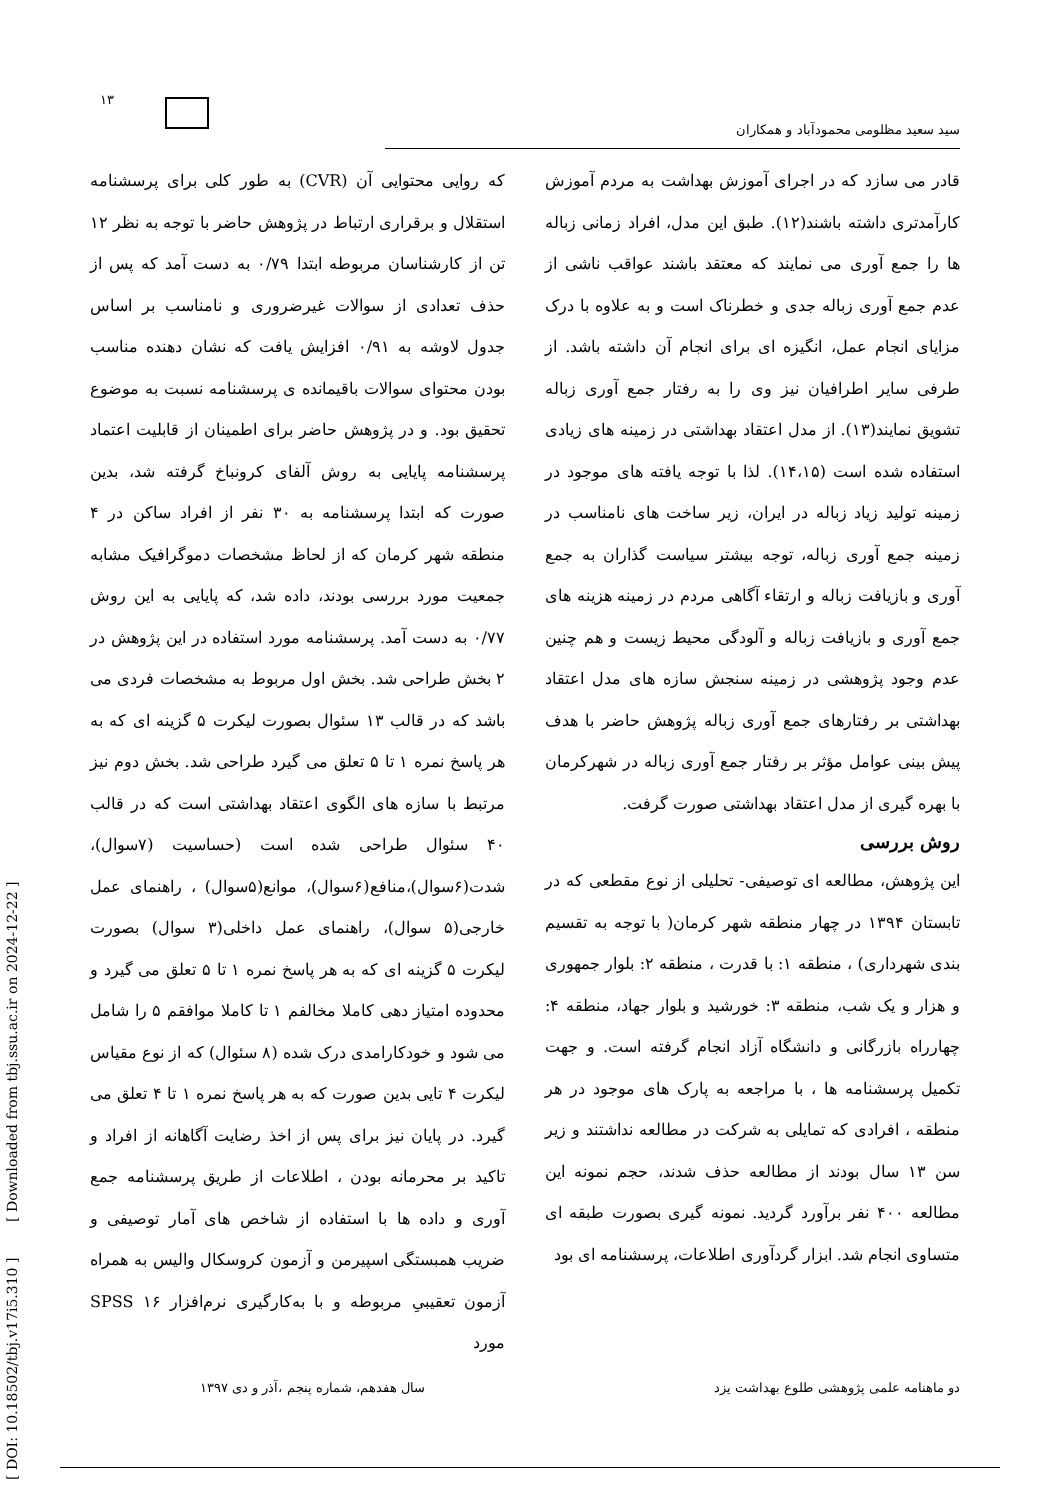۱۳
سید سعید مظلومی محمودآباد و همکاران
قادر می سازد که در اجرای آموزش بهداشت به مردم آموزش کارآمدتری داشته باشند(۱۲). طبق این مدل، افراد زمانی زباله ها را جمع آوری می نمایند که معتقد باشند عواقب ناشی از عدم جمع آوری زباله جدی و خطرناک است و به علاوه با درک مزایای انجام عمل، انگیزه ای برای انجام آن داشته باشد. از طرفی سایر اطرافیان نیز وی را به رفتار جمع آوری زباله تشویق نمایند(۱۳). از مدل اعتقاد بهداشتی در زمینه های زیادی استفاده شده است (۱۴،۱۵). لذا با توجه یافته های موجود در زمینه تولید زیاد زباله در ایران، زیر ساخت های نامناسب در زمینه جمع آوری زباله، توجه بیشتر سیاست گذاران به جمع آوری و بازیافت زباله و ارتقاء آگاهی مردم در زمینه هزینه های جمع آوری و بازیافت زباله و آلودگی محیط زیست و هم چنین عدم وجود پژوهشی در زمینه سنجش سازه های مدل اعتقاد بهداشتی بر رفتارهای جمع آوری زباله پژوهش حاضر با هدف پیش بینی عوامل مؤثر بر رفتار جمع آوری زباله در شهرکرمان با بهره گیری از مدل اعتقاد بهداشتی صورت گرفت.
روش بررسی
این پژوهش، مطالعه ای توصیفی- تحلیلی از نوع مقطعی که در تابستان ۱۳۹۴ در چهار منطقه شهر کرمان( با توجه به تقسیم بندی شهرداری) ، منطقه ۱: با قدرت ، منطقه ۲: بلوار جمهوری و هزار و یک شب، منطقه ۳: خورشید و بلوار جهاد، منطقه ۴: چهارراه بازرگانی و دانشگاه آزاد انجام گرفته است. و جهت تکمیل پرسشنامه ها ، با مراجعه به پارک های موجود در هر منطقه ، افرادی که تمایلی به شرکت در مطالعه نداشتند و زیر سن ۱۳ سال بودند از مطالعه حذف شدند، حجم نمونه این مطالعه ۴۰۰ نفر برآورد گردید. نمونه گیری بصورت طبقه ای متساوی انجام شد. ابزار گردآوری اطلاعات، پرسشنامه ای بود
که روایی محتوایی آن (CVR) به طور کلی برای پرسشنامه استقلال و برقراری ارتباط در پژوهش حاضر با توجه به نظر ۱۲ تن از کارشناسان مربوطه ابتدا ۰/۷۹ به دست آمد که پس از حذف تعدادی از سوالات غیرضروری و نامناسب بر اساس جدول لاوشه به ۰/۹۱ افزایش یافت که نشان دهنده مناسب بودن محتوای سوالات باقیمانده ی پرسشنامه نسبت به موضوع تحقیق بود. و در پژوهش حاضر برای اطمینان از قابلیت اعتماد پرسشنامه پایایی به روش آلفای کرونباخ گرفته شد، بدین صورت که ابتدا پرسشنامه به ۳۰ نفر از افراد ساکن در ۴ منطقه شهر کرمان که از لحاظ مشخصات دموگرافیک مشابه جمعیت مورد بررسی بودند، داده شد، که پایایی به این روش ۰/۷۷ به دست آمد. پرسشنامه مورد استفاده در این پژوهش در ۲ بخش طراحی شد. بخش اول مربوط به مشخصات فردی می باشد که در قالب ۱۳ سئوال بصورت لیکرت ۵ گزینه ای که به هر پاسخ نمره ۱ تا ۵ تعلق می گیرد طراحی شد. بخش دوم نیز مرتبط با سازه های الگوی اعتقاد بهداشتی است که در قالب ۴۰ سئوال طراحی شده است (حساسیت (۷سوال)، شدت(۶سوال)،منافع(۶سوال)، موانع(۵سوال) ، راهنمای عمل خارجی(۵ سوال)، راهنمای عمل داخلی(۳ سوال) بصورت لیکرت ۵ گزینه ای که به هر پاسخ نمره ۱ تا ۵ تعلق می گیرد و محدوده امتیاز دهی کاملا مخالفم ۱ تا کاملا موافقم ۵ را شامل می شود و خودکارامدی درک شده (۸ سئوال) که از نوع مقیاس لیکرت ۴ تایی بدین صورت که به هر پاسخ نمره ۱ تا ۴ تعلق می گیرد. در پایان نیز برای پس از اخذ رضایت آگاهانه از افراد و تاکید بر محرمانه بودن ، اطلاعات از طریق پرسشنامه جمع آوری و داده ها با استفاده از شاخص های آمار توصیفی و ضریب همبستگی اسپیرمن و آزمون کروسکال والیس به همراه آزمون تعقیبیِ مربوطه و با به‌کارگیری نرم‌افزار SPSS ۱۶ مورد
[ DOI: 10.18502/tbj.v17i5.310 ] [ Downloaded from tbj.ssu.ac.ir on 2024-12-22 ]
دو ماهنامه علمی پژوهشی طلوع بهداشت یزد سال هفدهم، شماره پنجم ،آذر و دی ۱۳۹۷